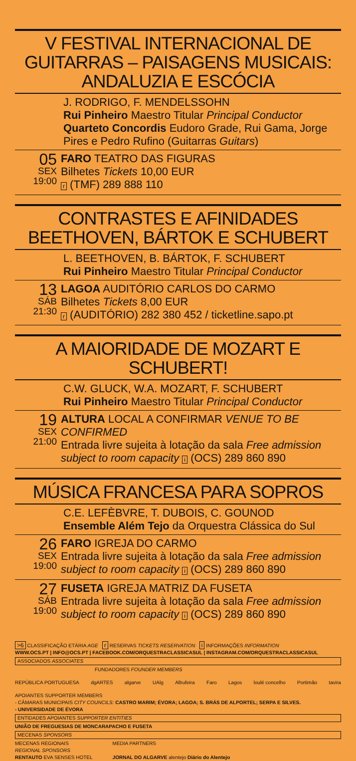V FESTIVAL INTERNACIONAL DE GUITARRAS – PAISAGENS MUSICAIS: ANDALUZIA E ESCÓCIA
J. RODRIGO, F. MENDELSSOHN
Rui Pinheiro Maestro Titular Principal Conductor
Quarteto Concordis Eudoro Grade, Rui Gama, Jorge Pires e Pedro Rufino (Guitarras Guitars)
05
SEX
19:00
FARO TEATRO DAS FIGURAS
Bilhetes Tickets 10,00 EUR
r (TMF) 289 888 110
CONTRASTES E AFINIDADES BEETHOVEN, BÁRTOK E SCHUBERT
L. BEETHOVEN, B. BÁRTOK, F. SCHUBERT
Rui Pinheiro Maestro Titular Principal Conductor
13
SÁB
21:30
LAGOA AUDITÓRIO CARLOS DO CARMO
Bilhetes Tickets 8,00 EUR
r (AUDITÓRIO) 282 380 452 / ticketline.sapo.pt
A MAIORIDADE DE MOZART E SCHUBERT!
C.W. GLUCK, W.A. MOZART, F. SCHUBERT
Rui Pinheiro Maestro Titular Principal Conductor
19
SEX
21:00
ALTURA LOCAL A CONFIRMAR VENUE TO BE CONFIRMED
Entrada livre sujeita à lotação da sala Free admission subject to room capacity i (OCS) 289 860 890
MÚSICA FRANCESA PARA SOPROS
C.E. LEFÈBVRE, T. DUBOIS, C. GOUNOD
Ensemble Além Tejo da Orquestra Clássica do Sul
26
SEX
19:00
FARO IGREJA DO CARMO
Entrada livre sujeita à lotação da sala Free admission subject to room capacity i (OCS) 289 860 890
27
SÁB
19:00
FUSETA IGREJA MATRIZ DA FUSETA
Entrada livre sujeita à lotação da sala Free admission subject to room capacity i (OCS) 289 860 890
>6 CLASSIFICAÇÃO ETÁRIA AGE r RESERVAS TICKETS RESERVATION i INFORMAÇÕES INFORMATION
WWW.OCS.PT | INFO@OCS.PT | FACEBOOK.COM/ORQUESTRACLASSICASUL | INSTAGRAM.COM/ORQUESTRACLASSICASUL
ASSOCIADOS ASSOCIATES
FUNDADORES FOUNDER MEMBERS
REPÚBLICA PORTUGUESA dgARTES algarve UAlg Albufeira Faro Lagos loulé concelho Portimão tavira
APOIANTES SUPPORTER MEMBERS
- CÂMARAS MUNICIPAIS CITY COUNCILS: CASTRO MARIM; ÉVORA; LAGOA; S. BRÁS DE ALPORTEL; SERPA E SILVES.
- UNIVERSIDADE DE ÉVORA
ENTIDADES APOIANTES SUPPORTER ENTITIES
UNIÃO DE FREGUESIAS DE MONCARAPACHO E FUSETA
MECENAS SPONSORS
MECENAS REGIONAIS
REGIONAL SPONSORS
RENTAUTO EVA SENSES HOTEL
MEDIA PARTNERS
JORNAL DO ALGARVE alentejo Diário do Alentejo